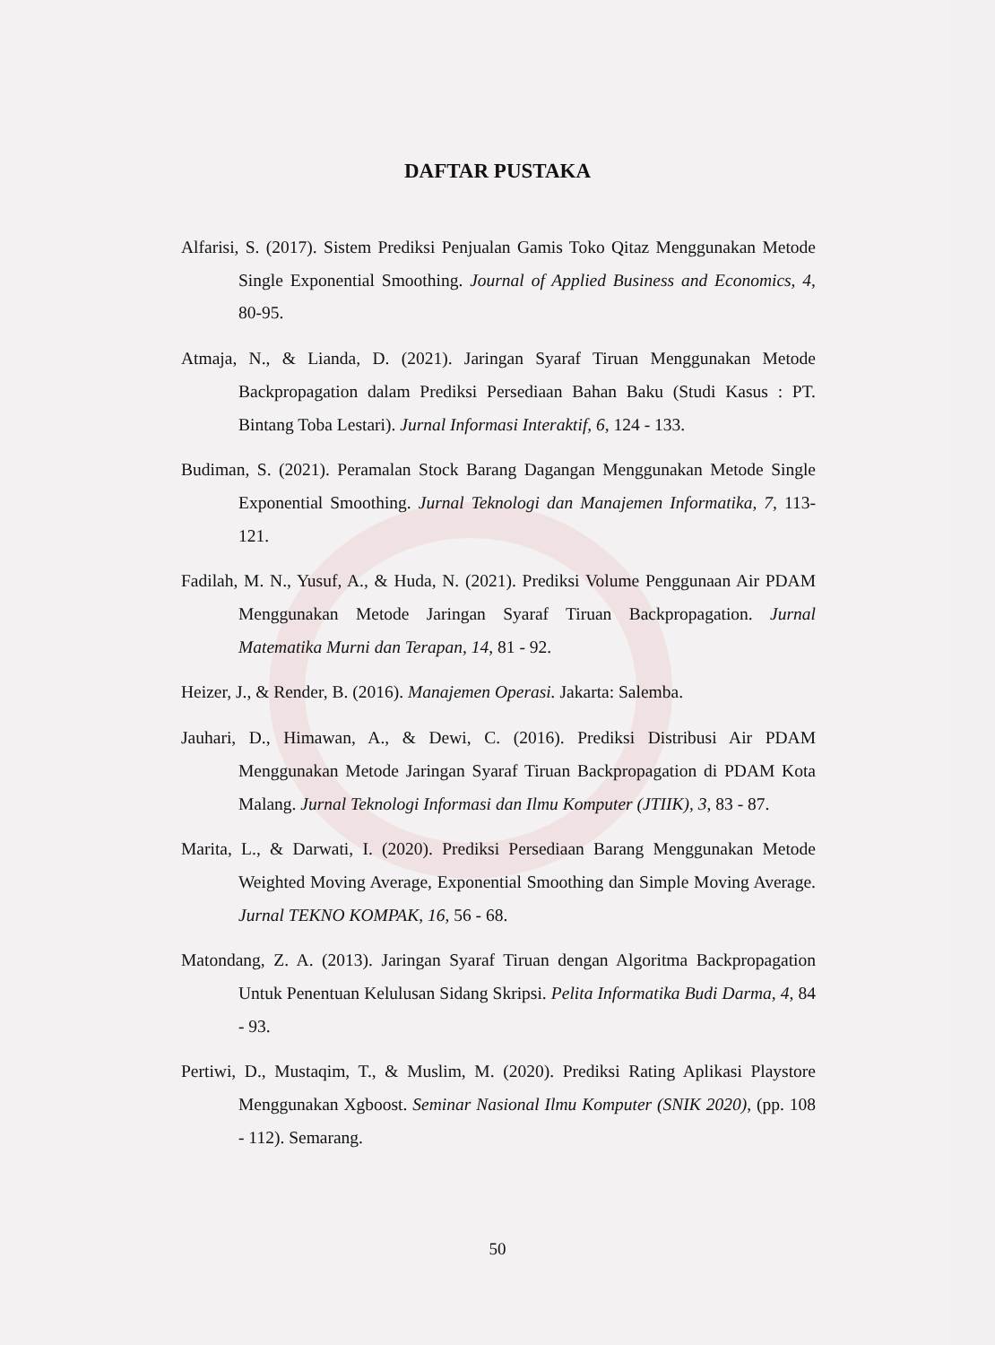DAFTAR PUSTAKA
Alfarisi, S. (2017). Sistem Prediksi Penjualan Gamis Toko Qitaz Menggunakan Metode Single Exponential Smoothing. Journal of Applied Business and Economics, 4, 80-95.
Atmaja, N., & Lianda, D. (2021). Jaringan Syaraf Tiruan Menggunakan Metode Backpropagation dalam Prediksi Persediaan Bahan Baku (Studi Kasus : PT. Bintang Toba Lestari). Jurnal Informasi Interaktif, 6, 124 - 133.
Budiman, S. (2021). Peramalan Stock Barang Dagangan Menggunakan Metode Single Exponential Smoothing. Jurnal Teknologi dan Manajemen Informatika, 7, 113-121.
Fadilah, M. N., Yusuf, A., & Huda, N. (2021). Prediksi Volume Penggunaan Air PDAM Menggunakan Metode Jaringan Syaraf Tiruan Backpropagation. Jurnal Matematika Murni dan Terapan, 14, 81 - 92.
Heizer, J., & Render, B. (2016). Manajemen Operasi. Jakarta: Salemba.
Jauhari, D., Himawan, A., & Dewi, C. (2016). Prediksi Distribusi Air PDAM Menggunakan Metode Jaringan Syaraf Tiruan Backpropagation di PDAM Kota Malang. Jurnal Teknologi Informasi dan Ilmu Komputer (JTIIK), 3, 83 - 87.
Marita, L., & Darwati, I. (2020). Prediksi Persediaan Barang Menggunakan Metode Weighted Moving Average, Exponential Smoothing dan Simple Moving Average. Jurnal TEKNO KOMPAK, 16, 56 - 68.
Matondang, Z. A. (2013). Jaringan Syaraf Tiruan dengan Algoritma Backpropagation Untuk Penentuan Kelulusan Sidang Skripsi. Pelita Informatika Budi Darma, 4, 84 - 93.
Pertiwi, D., Mustaqim, T., & Muslim, M. (2020). Prediksi Rating Aplikasi Playstore Menggunakan Xgboost. Seminar Nasional Ilmu Komputer (SNIK 2020), (pp. 108 - 112). Semarang.
50